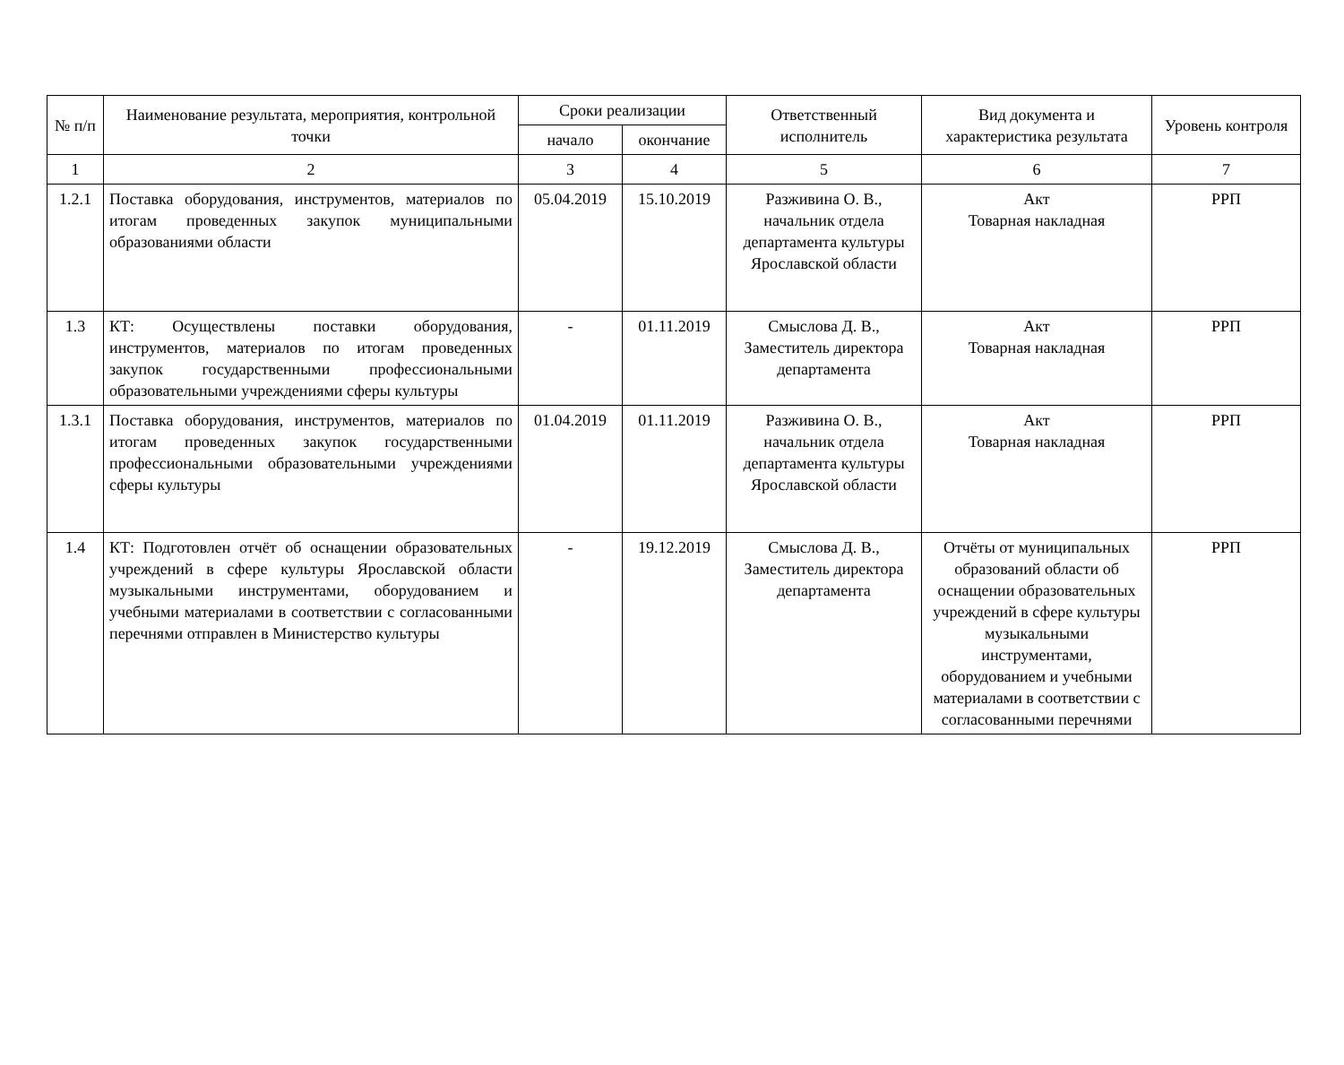| № п/п | Наименование результата, мероприятия, контрольной точки | Сроки реализации | | Ответственный исполнитель | Вид документа и характеристика результата | Уровень контроля |
| --- | --- | --- | --- | --- | --- | --- |
| | | начало | окончание | | | |
| 1 | 2 | 3 | 4 | 5 | 6 | 7 |
| 1.2.1 | Поставка оборудования, инструментов, материалов по итогам проведенных закупок муниципальными образованиями области | 05.04.2019 | 15.10.2019 | Разживина О. В., начальник отдела департамента культуры Ярославской области | Акт Товарная накладная | РРП |
| 1.3 | КТ: Осуществлены поставки оборудования, инструментов, материалов по итогам проведенных закупок государственными профессиональными образовательными учреждениями сферы культуры | - | 01.11.2019 | Смыслова Д. В., Заместитель директора департамента | Акт Товарная накладная | РРП |
| 1.3.1 | Поставка оборудования, инструментов, материалов по итогам проведенных закупок государственными профессиональными образовательными учреждениями сферы культуры | 01.04.2019 | 01.11.2019 | Разживина О. В., начальник отдела департамента культуры Ярославской области | Акт Товарная накладная | РРП |
| 1.4 | КТ: Подготовлен отчёт об оснащении образовательных учреждений в сфере культуры Ярославской области музыкальными инструментами, оборудованием и учебными материалами в соответствии с согласованными перечнями отправлен в Министерство культуры | - | 19.12.2019 | Смыслова Д. В., Заместитель директора департамента | Отчёты от муниципальных образований области об оснащении образовательных учреждений в сфере культуры музыкальными инструментами, оборудованием и учебными материалами в соответствии с согласованными перечнями | РРП |